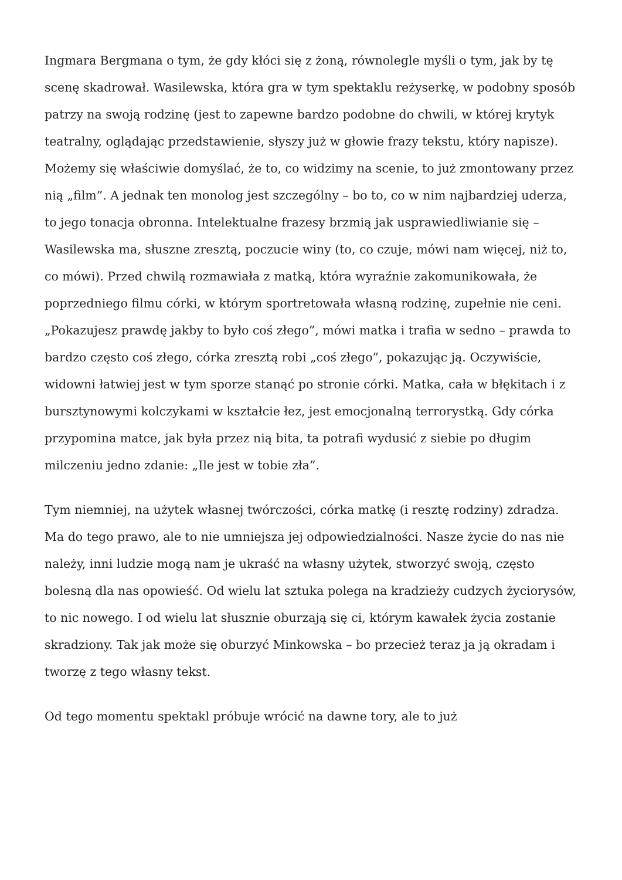Ingmara Bergmana o tym, że gdy kłóci się z żoną, równolegle myśli o tym, jak by tę scenę skadrował. Wasilewska, która gra w tym spektaklu reżyserkę, w podobny sposób patrzy na swoją rodzinę (jest to zapewne bardzo podobne do chwili, w której krytyk teatralny, oglądając przedstawienie, słyszy już w głowie frazy tekstu, który napisze). Możemy się właściwie domyślać, że to, co widzimy na scenie, to już zmontowany przez nią „film”. A jednak ten monolog jest szczególny – bo to, co w nim najbardziej uderza, to jego tonacja obronna. Intelektualne frazesy brzmią jak usprawiedliwianie się – Wasilewska ma, słuszne zresztą, poczucie winy (to, co czuje, mówi nam więcej, niż to, co mówi). Przed chwilą rozmawiała z matką, która wyraźnie zakomunikowała, że poprzedniego filmu córki, w którym sportretowała własną rodzinę, zupełnie nie ceni. „Pokazujesz prawdę jakby to było coś złego”, mówi matka i trafia w sedno – prawda to bardzo często coś złego, córka zresztą robi „coś złego”, pokazując ją. Oczywiście, widowni łatwiej jest w tym sporze stanąć po stronie córki. Matka, cała w błękitach i z bursztynowymi kolczykami w kształcie łez, jest emocjonalną terrorystką. Gdy córka przypomina matce, jak była przez nią bita, ta potrafi wydusić z siebie po długim milczeniu jedno zdanie: „Ile jest w tobie zła”.
Tym niemniej, na użytek własnej twórczości, córka matkę (i resztę rodziny) zdradza. Ma do tego prawo, ale to nie umniejsza jej odpowiedzialności. Nasze życie do nas nie należy, inni ludzie mogą nam je ukraść na własny użytek, stworzyć swoją, często bolesną dla nas opowieść. Od wielu lat sztuka polega na kradzieży cudzych życiorysów, to nic nowego. I od wielu lat słusznie oburzają się ci, którym kawałek życia zostanie skradziony. Tak jak może się oburzyć Minkowska – bo przecież teraz ja ją okradam i tworzę z tego własny tekst.
Od tego momentu spektakl próbuje wrócić na dawne tory, ale to już